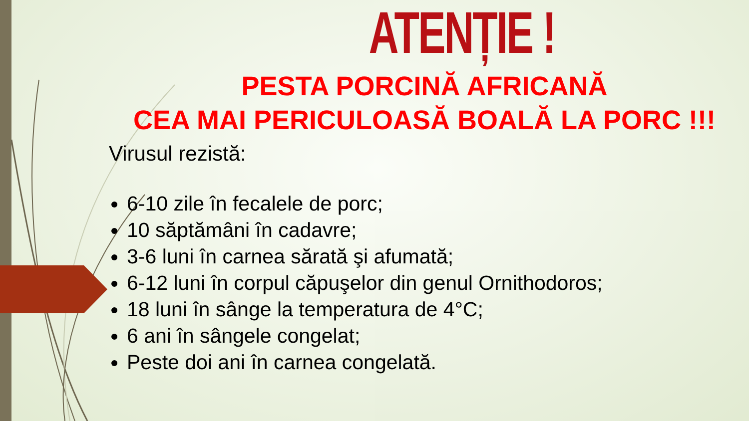ATENȚIE !
PESTA PORCINĂ AFRICANĂ
CEA MAI PERICULOASĂ BOALĂ LA PORC !!!
Virusul rezistă:
6-10 zile în fecalele de porc;
10 săptămâni în cadavre;
3-6 luni în carnea sărată şi afumată;
6-12 luni în corpul căpuşelor din genul Ornithodoros;
18 luni în sânge la temperatura de 4°C;
6 ani în sângele congelat;
Peste doi ani în carnea congelată.